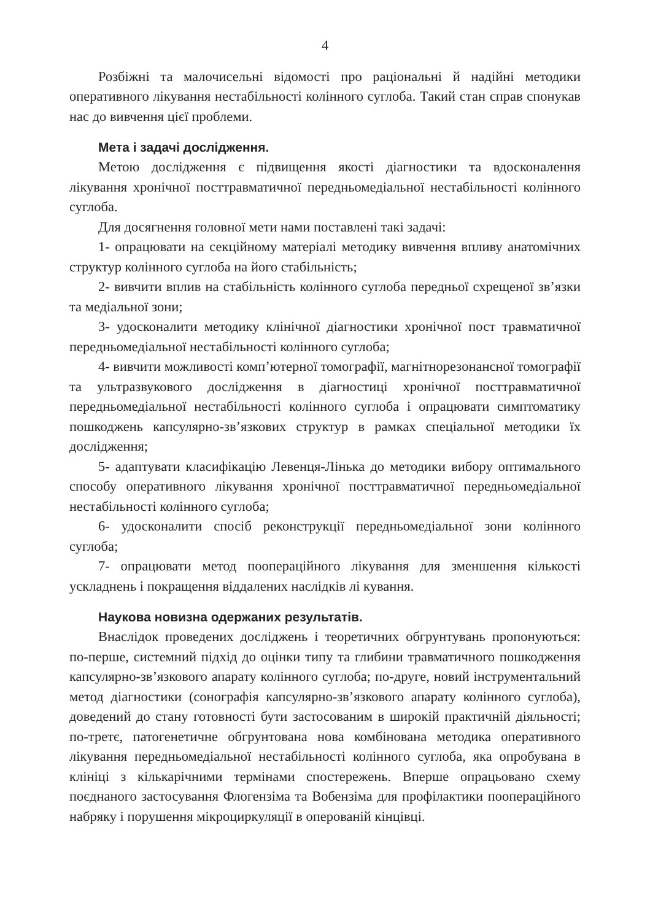4
Розбіжні та малочисельні відомості про раціональні й надійні методики оперативного лікування нестабільності колінного суглоба. Такий стан справ спонукав нас до вивчення цієї проблеми.
Мета і задачі дослідження.
Метою дослідження є підвищення якості діагностики та вдосконалення лікування хронічної посттравматичної передньомедіальної нестабільності колінного суглоба.
Для досягнення головної мети нами поставлені такі задачі:
1- опрацювати на секційному матеріалі методику вивчення впливу анатомічних структур колінного суглоба на його стабільність;
2- вивчити вплив на стабільність колінного суглоба передньої схрещеної зв’язки та медіальної зони;
3- удосконалити методику клінічної діагностики хронічної пост травматичної передньомедіальної нестабільності колінного суглоба;
4- вивчити можливості комп’ютерної томографії, магнітнорезонансної томографії та ультразвукового дослідження в діагностиці хронічної посттравматичної передньомедіальної нестабільності колінного суглоба і опрацювати симптоматику пошкоджень капсулярно-зв’язкових структур в рамках спеціальної методики їх дослідження;
5- адаптувати класифікацію Левенця-Лінька до методики вибору оптимального способу оперативного лікування хронічної посттравматичної передньомедіальної нестабільності колінного суглоба;
6- удосконалити спосіб реконструкції передньомедіальної зони колінного суглоба;
7- опрацювати метод пооперацiйного лікування для зменшення кількості ускладнень і покращення віддалених наслідків лі кування.
Наукова новизна одержаних результатів.
Внаслідок проведених досліджень і теоретичних обгрунтувань пропонуються: по-перше, системний підхід до оцінки типу та глибини травматичного пошкодження капсулярно-зв’язкового апарату колінного суглоба; по-друге, новий інструментальний метод діагностики (сонографія капсулярно-зв’язкового апарату колінного суглоба), доведений до стану готовності бути застосованим в широкій практичній діяльності; по-третє, патогенетичне обгрунтована нова комбінована методика оперативного лікування передньомедіальної нестабільності колінного суглоба, яка опробувана в клініці з кількарічними термінами спостережень. Вперше опрацьовано схему поєднаного застосування Флогензіма та Вобензіма для профілактики пооперацiйного набряку і порушення мікроциркуляції в оперованій кінцівці.